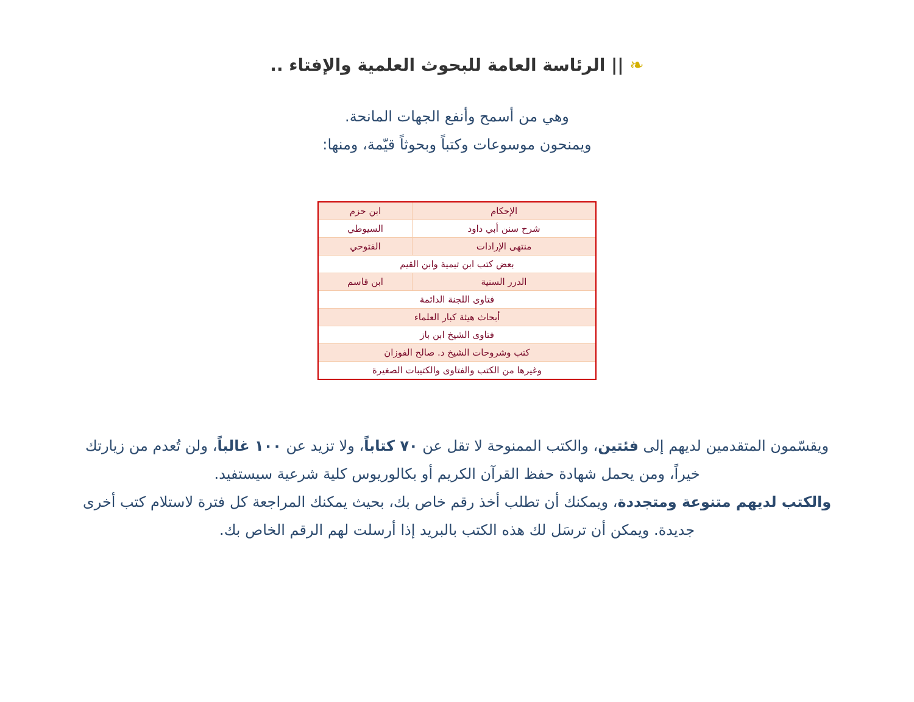❧ || الرئاسة العامة للبحوث العلمية والإفتاء ..
وهي من أسمح وأنفع الجهات المانحة.
ويمنحون موسوعات وكتباً وبحوثاً قيّمة، ومنها:
| الإحكام | ابن حزم |
| شرح سنن أبي داود | السيوطي |
| منتهى الإرادات | الفتوحي |
| بعض كتب ابن تيمية وابن القيم | |
| الدرر السنية | ابن قاسم |
| فتاوى اللجنة الدائمة | |
| أبحاث هيئة كبار العلماء | |
| فتاوى الشيخ ابن باز | |
| كتب وشروحات الشيخ د. صالح الفوزان | |
| وغيرها من الكتب والفتاوى والكتيبات الصغيرة | |
ويقسّمون المتقدمين لديهم إلى فئتين، والكتب الممنوحة لا تقل عن ٧٠ كتاباً، ولا تزيد عن ١٠٠ غالباً، ولن تُعدم من زيارتك خيراً، ومن يحمل شهادة حفظ القرآن الكريم أو بكالوريوس كلية شرعية سيستفيد.
والكتب لديهم متنوعة ومتجددة، ويمكنك أن تطلب أخذ رقم خاص بك، بحيث يمكنك المراجعة كل فترة لاستلام كتب أخرى جديدة. ويمكن أن ترسَل لك هذه الكتب بالبريد إذا أرسلت لهم الرقم الخاص بك.